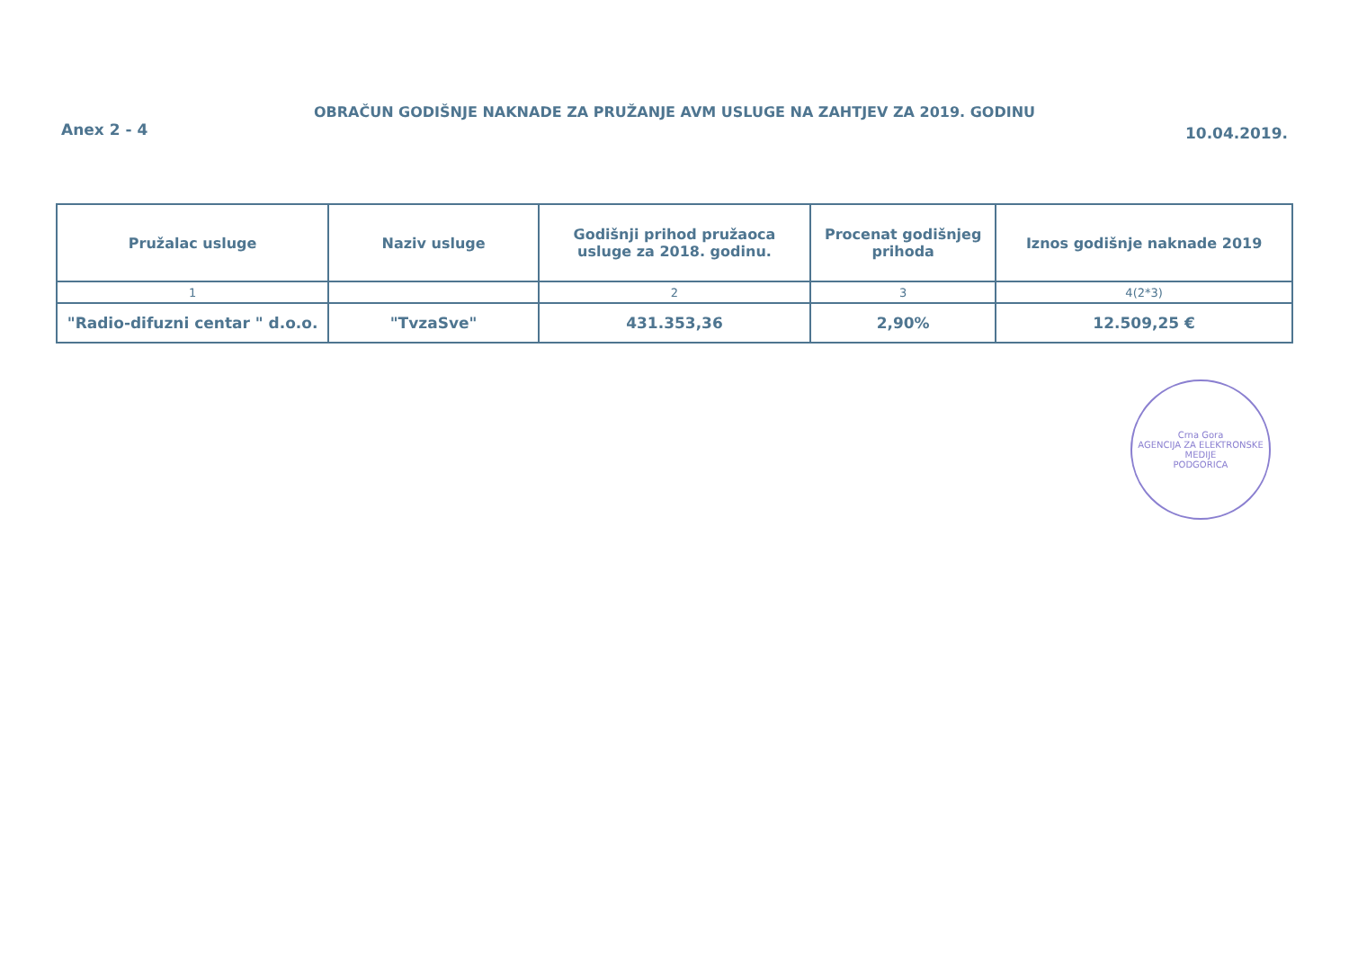OBRAČUN GODIŠNJE NAKNADE ZA PRUŽANJE AVM USLUGE NA ZAHTJEV ZA 2019. GODINU
Anex 2 - 4 10.04.2019.
| Pružalac usluge | Naziv usluge | Godišnji prihod pružaoca usluge za 2018. godinu. | Procenat godišnjeg prihoda | Iznos godišnje naknade 2019 |
| --- | --- | --- | --- | --- |
| 1 | | 2 | 3 | 4(2*3) |
| "Radio-difuzni centar " d.o.o. | "TvzaSve" | 431.353,36 | 2,90% | 12.509,25 € |
Crna Gora
AGENCIJA ZA ELEKTRONSKE MEDIJE
PODGORICA